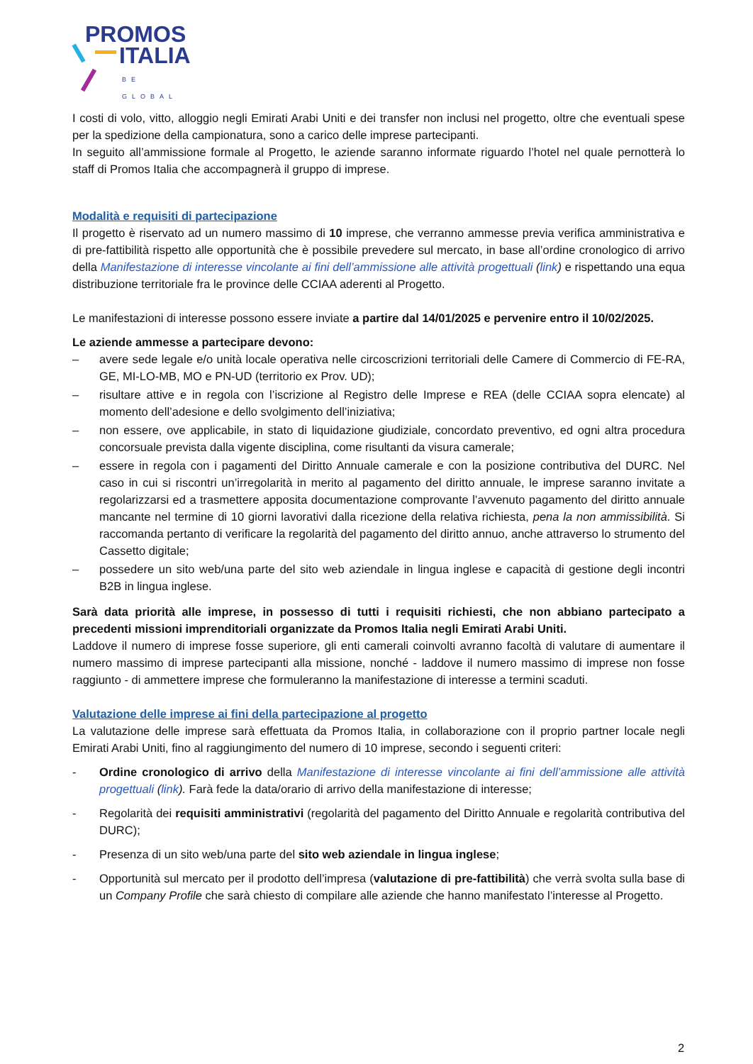PROMOS
ITALIA
BE GLOBAL
I costi di volo, vitto, alloggio negli Emirati Arabi Uniti e dei transfer non inclusi nel progetto, oltre che eventuali spese per la spedizione della campionatura, sono a carico delle imprese partecipanti.
In seguito all’ammissione formale al Progetto, le aziende saranno informate riguardo l’hotel nel quale pernotterà lo staff di Promos Italia che accompagnerà il gruppo di imprese.
Modalità e requisiti di partecipazione
Il progetto è riservato ad un numero massimo di 10 imprese, che verranno ammesse previa verifica amministrativa e di pre-fattibilità rispetto alle opportunità che è possibile prevedere sul mercato, in base all’ordine cronologico di arrivo della Manifestazione di interesse vincolante ai fini dell’ammissione alle attività progettuali (link) e rispettando una equa distribuzione territoriale fra le province delle CCIAA aderenti al Progetto.
Le manifestazioni di interesse possono essere inviate a partire dal 14/01/2025 e pervenire entro il 10/02/2025.
Le aziende ammesse a partecipare devono:
– avere sede legale e/o unità locale operativa nelle circoscrizioni territoriali delle Camere di Commercio di FE-RA, GE, MI-LO-MB, MO e PN-UD (territorio ex Prov. UD);
– risultare attive e in regola con l’iscrizione al Registro delle Imprese e REA (delle CCIAA sopra elencate) al momento dell’adesione e dello svolgimento dell’iniziativa;
– non essere, ove applicabile, in stato di liquidazione giudiziale, concordato preventivo, ed ogni altra procedura concorsuale prevista dalla vigente disciplina, come risultanti da visura camerale;
– essere in regola con i pagamenti del Diritto Annuale camerale e con la posizione contributiva del DURC. Nel caso in cui si riscontri un’irregolarità in merito al pagamento del diritto annuale, le imprese saranno invitate a regolarizzarsi ed a trasmettere apposita documentazione comprovante l’avvenuto pagamento del diritto annuale mancante nel termine di 10 giorni lavorativi dalla ricezione della relativa richiesta, pena la non ammissibilità. Si raccomanda pertanto di verificare la regolarità del pagamento del diritto annuo, anche attraverso lo strumento del Cassetto digitale;
– possedere un sito web/una parte del sito web aziendale in lingua inglese e capacità di gestione degli incontri B2B in lingua inglese.
Sarà data priorità alle imprese, in possesso di tutti i requisiti richiesti, che non abbiano partecipato a precedenti missioni imprenditoriali organizzate da Promos Italia negli Emirati Arabi Uniti.
Laddove il numero di imprese fosse superiore, gli enti camerali coinvolti avranno facoltà di valutare di aumentare il numero massimo di imprese partecipanti alla missione, nonché - laddove il numero massimo di imprese non fosse raggiunto - di ammettere imprese che formuleranno la manifestazione di interesse a termini scaduti.
Valutazione delle imprese ai fini della partecipazione al progetto
La valutazione delle imprese sarà effettuata da Promos Italia, in collaborazione con il proprio partner locale negli Emirati Arabi Uniti, fino al raggiungimento del numero di 10 imprese, secondo i seguenti criteri:
- Ordine cronologico di arrivo della Manifestazione di interesse vincolante ai fini dell’ammissione alle attività progettuali (link). Farà fede la data/orario di arrivo della manifestazione di interesse;
- Regolarità dei requisiti amministrativi (regolarità del pagamento del Diritto Annuale e regolarità contributiva del DURC);
- Presenza di un sito web/una parte del sito web aziendale in lingua inglese;
- Opportunità sul mercato per il prodotto dell’impresa (valutazione di pre-fattibilità) che verrà svolta sulla base di un Company Profile che sarà chiesto di compilare alle aziende che hanno manifestato l’interesse al Progetto.
2